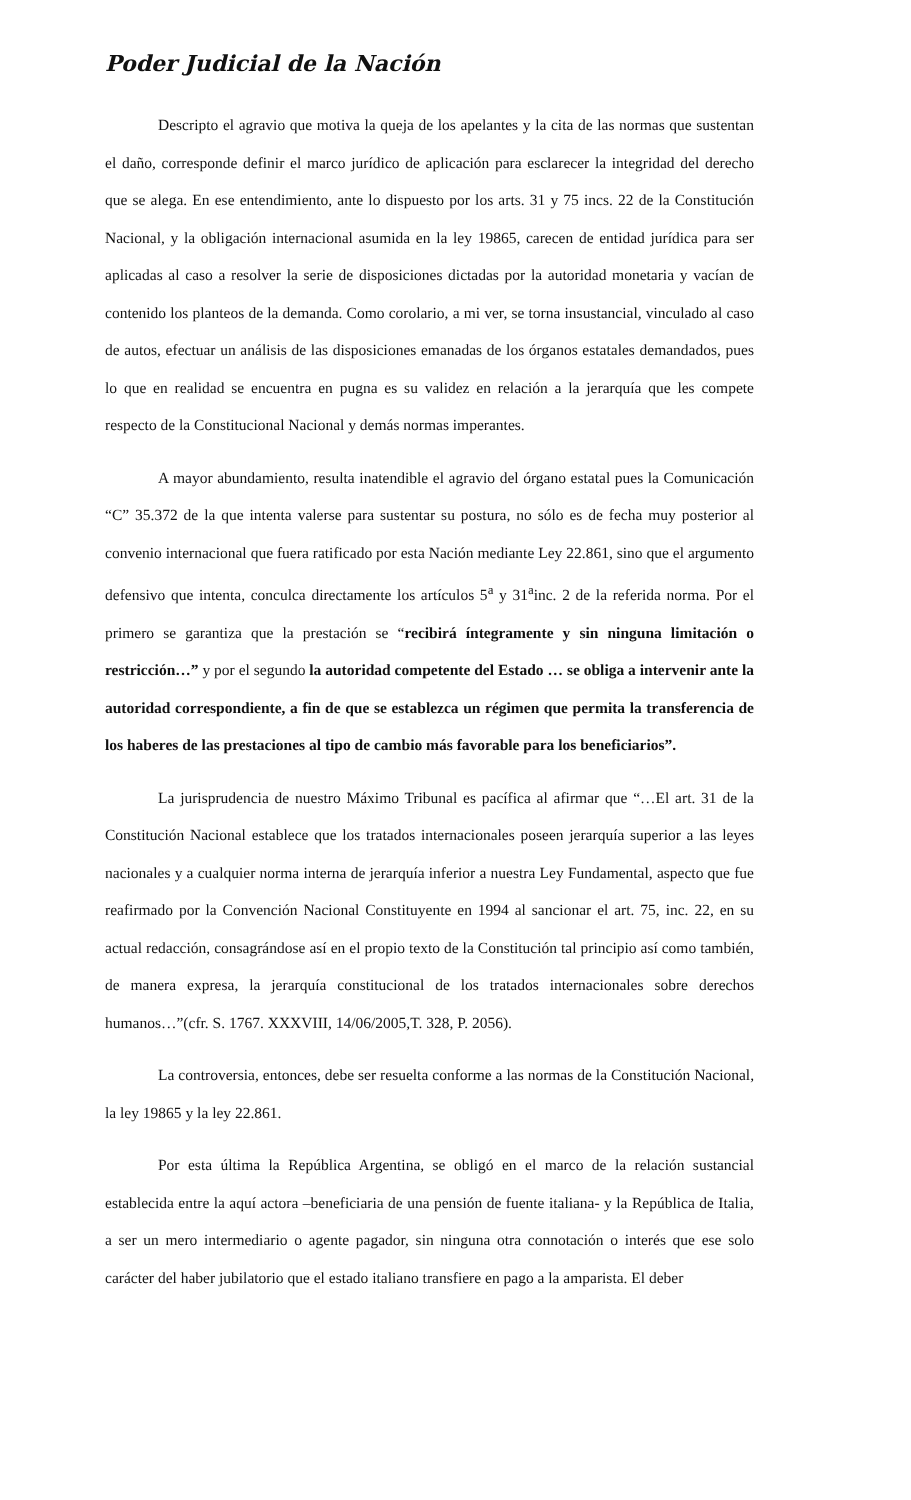Poder Judicial de la Nación
Descripto el agravio que motiva la queja de los apelantes y la cita de las normas que sustentan el daño, corresponde definir el marco jurídico de aplicación para esclarecer la integridad del derecho que se alega. En ese entendimiento, ante lo dispuesto por los arts. 31 y 75 incs. 22 de la Constitución Nacional, y la obligación internacional asumida en la ley 19865, carecen de entidad jurídica para ser aplicadas al caso a resolver la serie de disposiciones dictadas por la autoridad monetaria y vacían de contenido los planteos de la demanda. Como corolario, a mi ver, se torna insustancial, vinculado al caso de autos, efectuar un análisis de las disposiciones emanadas de los órganos estatales demandados, pues lo que en realidad se encuentra en pugna es su validez en relación a la jerarquía que les compete respecto de la Constitucional Nacional y demás normas imperantes.
A mayor abundamiento, resulta inatendible el agravio del órgano estatal pues la Comunicación “C” 35.372 de la que intenta valerse para sustentar su postura, no sólo es de fecha muy posterior al convenio internacional que fuera ratificado por esta Nación mediante Ley 22.861, sino que el argumento defensivo que intenta, conculca directamente los artículos 5<sup>a</sup> y 31<sup>a</sup>inc. 2 de la referida norma. Por el primero se garantiza que la prestación se “recibirá íntegramente y sin ninguna limitación o restricción…” y por el segundo la autoridad competente del Estado … se obliga a intervenir ante la autoridad correspondiente, a fin de que se establezca un régimen que permita la transferencia de los haberes de las prestaciones al tipo de cambio más favorable para los beneficiarios”.
La jurisprudencia de nuestro Máximo Tribunal es pacífica al afirmar que “…El art. 31 de la Constitución Nacional establece que los tratados internacionales poseen jerarquía superior a las leyes nacionales y a cualquier norma interna de jerarquía inferior a nuestra Ley Fundamental, aspecto que fue reafirmado por la Convención Nacional Constituyente en 1994 al sancionar el art. 75, inc. 22, en su actual redacción, consagrándose así en el propio texto de la Constitución tal principio así como también, de manera expresa, la jerarquía constitucional de los tratados internacionales sobre derechos humanos…”(cfr. S. 1767. XXXVIII, 14/06/2005,T. 328, P. 2056).
La controversia, entonces, debe ser resuelta conforme a las normas de la Constitución Nacional, la ley 19865 y la ley 22.861.
Por esta última la República Argentina, se obligó en el marco de la relación sustancial establecida entre la aquí actora –beneficiaria de una pensión de fuente italiana- y la República de Italia, a ser un mero intermediario o agente pagador, sin ninguna otra connotación o interés que ese solo carácter del haber jubilatorio que el estado italiano transfiere en pago a la amparista. El deber